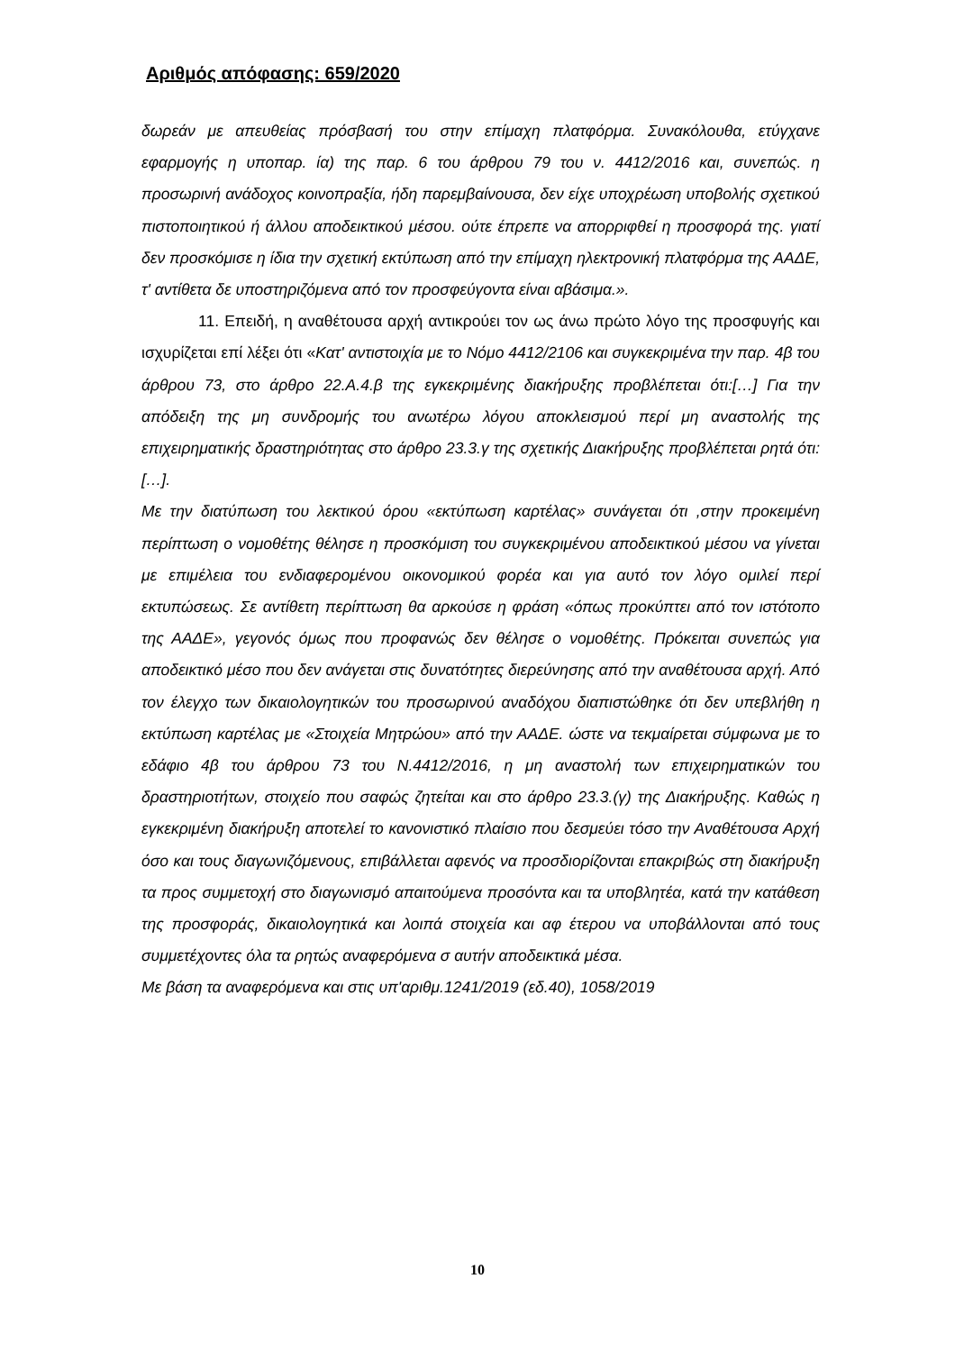Αριθμός απόφασης: 659/2020
δωρεάν με απευθείας πρόσβασή του στην επίμαχη πλατφόρμα. Συνακόλουθα, ετύγχανε εφαρμογής η υποπαρ. ία) της παρ. 6 του άρθρου 79 του ν. 4412/2016 και, συνεπώς. η προσωρινή ανάδοχος κοινοπραξία, ήδη παρεμβαίνουσα, δεν είχε υποχρέωση υποβολής σχετικού πιστοποιητικού ή άλλου αποδεικτικού μέσου. ούτε έπρεπε να απορριφθεί η προσφορά της. γιατί δεν προσκόμισε η ίδια την σχετική εκτύπωση από την επίμαχη ηλεκτρονική πλατφόρμα της ΑΑΔΕ, τ' αντίθετα δε υποστηριζόμενα από τον προσφεύγοντα είναι αβάσιμα.».
11. Επειδή, η αναθέτουσα αρχή αντικρούει τον ως άνω πρώτο λόγο της προσφυγής και ισχυρίζεται επί λέξει ότι «Κατ' αντιστοιχία με το Νόμο 4412/2106 και συγκεκριμένα την παρ. 4β του άρθρου 73, στο άρθρο 22.Α.4.β της εγκεκριμένης διακήρυξης προβλέπεται ότι:[…] Για την απόδειξη της μη συνδρομής του ανωτέρω λόγου αποκλεισμού περί μη αναστολής της επιχειρηματικής δραστηριότητας στο άρθρο 23.3.γ της σχετικής Διακήρυξης προβλέπεται ρητά ότι:[…].
Με την διατύπωση του λεκτικού όρου «εκτύπωση καρτέλας» συνάγεται ότι ,στην προκειμένη περίπτωση ο νομοθέτης θέλησε η προσκόμιση του συγκεκριμένου αποδεικτικού μέσου να γίνεται με επιμέλεια του ενδιαφερομένου οικονομικού φορέα και για αυτό τον λόγο ομιλεί περί εκτυπώσεως. Σε αντίθετη περίπτωση θα αρκούσε η φράση «όπως προκύπτει από τον ιστότοπο της ΑΑΔΕ», γεγονός όμως που προφανώς δεν θέλησε ο νομοθέτης. Πρόκειται συνεπώς για αποδεικτικό μέσο που δεν ανάγεται στις δυνατότητες διερεύνησης από την αναθέτουσα αρχή. Από τον έλεγχο των δικαιολογητικών του προσωρινού αναδόχου διαπιστώθηκε ότι δεν υπεβλήθη η εκτύπωση καρτέλας με «Στοιχεία Μητρώου» από την ΑΑΔΕ. ώστε να τεκμαίρεται σύμφωνα με το εδάφιο 4β του άρθρου 73 του Ν.4412/2016, η μη αναστολή των επιχειρηματικών του δραστηριοτήτων, στοιχείο που σαφώς ζητείται και στο άρθρο 23.3.(γ) της Διακήρυξης. Καθώς η εγκεκριμένη διακήρυξη αποτελεί το κανονιστικό πλαίσιο που δεσμεύει τόσο την Αναθέτουσα Αρχή όσο και τους διαγωνιζόμενους, επιβάλλεται αφενός να προσδιορίζονται επακριβώς στη διακήρυξη τα προς συμμετοχή στο διαγωνισμό απαιτούμενα προσόντα και τα υποβλητέα, κατά την κατάθεση της προσφοράς, δικαιολογητικά και λοιπά στοιχεία και αφ έτερου να υποβάλλονται από τους συμμετέχοντες όλα τα ρητώς αναφερόμενα σ αυτήν αποδεικτικά μέσα.
Με βάση τα αναφερόμενα και στις υπ'αριθμ.1241/2019 (εδ.40), 1058/2019
10